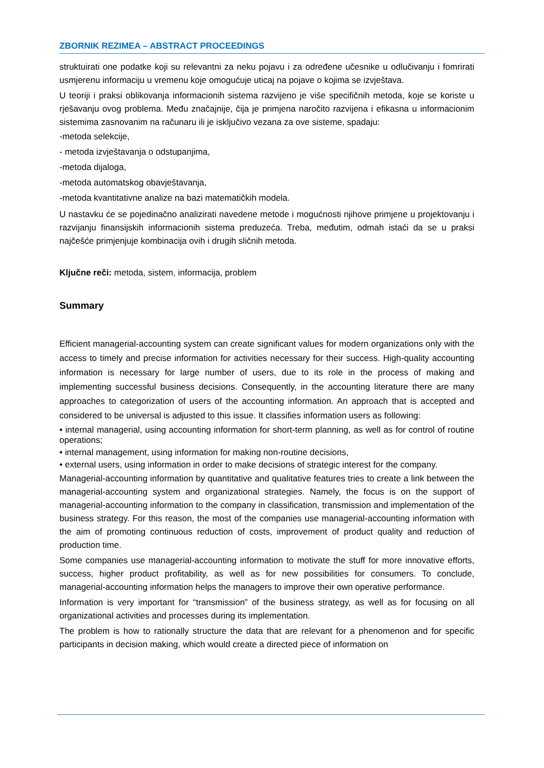ZBORNIK REZIMEA – ABSTRACT PROCEEDINGS
struktuirati one podatke koji su relevantni za neku pojavu i za određene učesnike u odlučivanju i fomrirati usmjerenu informaciju u vremenu koje omogućuje uticaj na pojave o kojima se izvještava.
U teoriji i praksi oblikovanja informacionih sistema razvijeno je više specifičnih metoda, koje se koriste u rješavanju ovog problema. Među značajnije, čija je primjena naročito razvijena i efikasna u informacionim sistemima zasnovanim na računaru ili je isključivo vezana za ove sisteme, spadaju:
-metoda selekcije,
- metoda izvještavanja o odstupanjima,
-metoda dijaloga,
-metoda automatskog obavještavanja,
-metoda kvantitativne analize na bazi matematičkih modela.
U nastavku će se pojedinačno analizirati navedene metode i mogućnosti njihove primjene u projektovanju i razvijanju finansijskih informacionih sistema preduzeća. Treba, međutim, odmah istaći da se u praksi najčešće primjenjuje kombinacija ovih i drugih sličnih metoda.
Ključne reči: metoda, sistem, informacija, problem
Summary
Efficient managerial-accounting system can create significant values for modern organizations only with the access to timely and precise information for activities necessary for their success. High-quality accounting information is necessary for large number of users, due to its role in the process of making and implementing successful business decisions. Consequently, in the accounting literature there are many approaches to categorization of users of the accounting information. An approach that is accepted and considered to be universal is adjusted to this issue. It classifies information users as following:
• internal managerial, using accounting information for short-term planning, as well as for control of routine operations;
• internal management, using information for making non-routine decisions,
• external users, using information in order to make decisions of strategic interest for the company.
Managerial-accounting information by quantitative and qualitative features tries to create a link between the managerial-accounting system and organizational strategies. Namely, the focus is on the support of managerial-accounting information to the company in classification, transmission and implementation of the business strategy. For this reason, the most of the companies use managerial-accounting information with the aim of promoting continuous reduction of costs, improvement of product quality and reduction of production time.
Some companies use managerial-accounting information to motivate the stuff for more innovative efforts, success, higher product profitability, as well as for new possibilities for consumers. To conclude, managerial-accounting information helps the managers to improve their own operative performance.
Information is very important for “transmission” of the business strategy, as well as for focusing on all organizational activities and processes during its implementation.
The problem is how to rationally structure the data that are relevant for a phenomenon and for specific participants in decision making, which would create a directed piece of information on